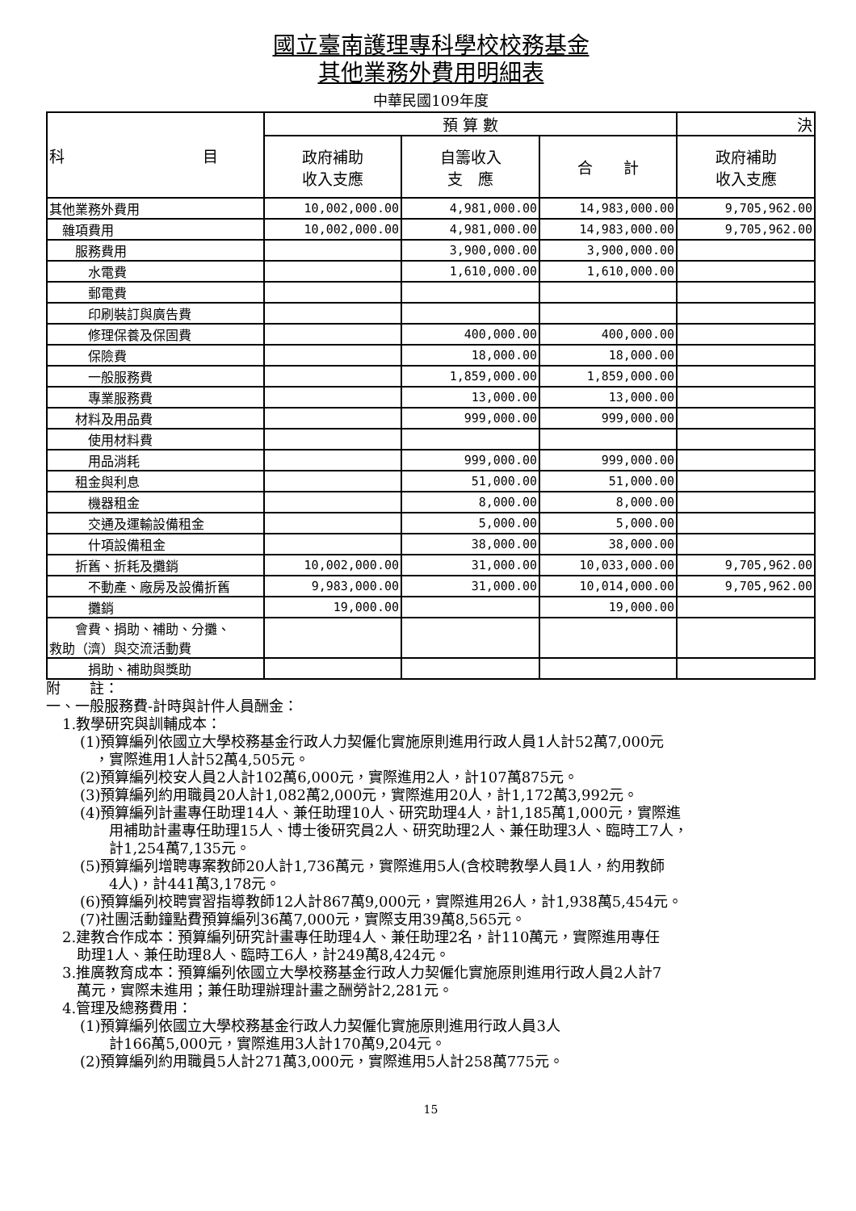國立臺南護理專科學校校務基金
其他業務外費用明細表
中華民國109年度
| 科 目 | 預 算 數 | | | 決 |
| --- | --- | --- | --- | --- |
| | 政府補助 收入支應 | 自籌收入 支 應 | 合 計 | 政府補助 收入支應 |
| 其他業務外費用 | 10,002,000.00 | 4,981,000.00 | 14,983,000.00 | 9,705,962.00 |
| 雜項費用 | 10,002,000.00 | 4,981,000.00 | 14,983,000.00 | 9,705,962.00 |
| 服務費用 | | 3,900,000.00 | 3,900,000.00 | |
| 水電費 | | 1,610,000.00 | 1,610,000.00 | |
| 郵電費 | | | | |
| 印刷裝訂與廣告費 | | | | |
| 修理保養及保固費 | | 400,000.00 | 400,000.00 | |
| 保險費 | | 18,000.00 | 18,000.00 | |
| 一般服務費 | | 1,859,000.00 | 1,859,000.00 | |
| 專業服務費 | | 13,000.00 | 13,000.00 | |
| 材料及用品費 | | 999,000.00 | 999,000.00 | |
| 使用材料費 | | | | |
| 用品消耗 | | 999,000.00 | 999,000.00 | |
| 租金與利息 | | 51,000.00 | 51,000.00 | |
| 機器租金 | | 8,000.00 | 8,000.00 | |
| 交通及運輸設備租金 | | 5,000.00 | 5,000.00 | |
| 什項設備租金 | | 38,000.00 | 38,000.00 | |
| 折舊、折耗及攤銷 | 10,002,000.00 | 31,000.00 | 10,033,000.00 | 9,705,962.00 |
| 不動產、廠房及設備折舊 | 9,983,000.00 | 31,000.00 | 10,014,000.00 | 9,705,962.00 |
| 攤銷 | 19,000.00 | | 19,000.00 | |
| 會費、捐助、補助、分攤、 救助（濟）與交流活動費 | | | | |
| 捐助、補助與獎助 | | | | |
附　　註：
一、一般服務費-計時與計件人員酬金：
1.教學研究與訓輔成本：
(1)預算編列依國立大學校務基金行政人力契僱化實施原則進用行政人員1人計52萬7,000元
　，實際進用1人計52萬4,505元。
(2)預算編列校安人員2人計102萬6,000元，實際進用2人，計107萬875元。
(3)預算編列約用職員20人計1,082萬2,000元，實際進用20人，計1,172萬3,992元。
(4)預算編列計畫專任助理14人、兼任助理10人、研究助理4人，計1,185萬1,000元，實際進
　　用補助計畫專任助理15人、博士後研究員2人、研究助理2人、兼任助理3人、臨時工7人，
　　計1,254萬7,135元。
(5)預算編列增聘專案教師20人計1,736萬元，實際進用5人(含校聘教學人員1人，約用教師
　　4人)，計441萬3,178元。
(6)預算編列校聘實習指導教師12人計867萬9,000元，實際進用26人，計1,938萬5,454元。
(7)社團活動鐘點費預算編列36萬7,000元，實際支用39萬8,565元。
2.建教合作成本：預算編列研究計畫專任助理4人、兼任助理2名，計110萬元，實際進用專任
　助理1人、兼任助理8人、臨時工6人，計249萬8,424元。
3.推廣教育成本：預算編列依國立大學校務基金行政人力契僱化實施原則進用行政人員2人計7
　萬元，實際未進用；兼任助理辦理計畫之酬勞計2,281元。
4.管理及總務費用：
(1)預算編列依國立大學校務基金行政人力契僱化實施原則進用行政人員3人
　　計166萬5,000元，實際進用3人計170萬9,204元。
(2)預算編列約用職員5人計271萬3,000元，實際進用5人計258萬775元。
15